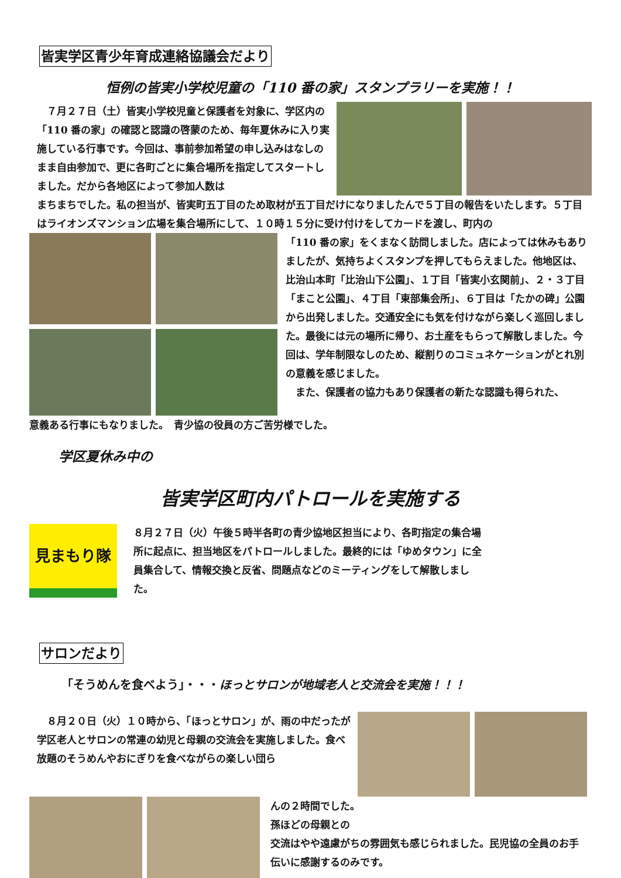皆実学区青少年育成連絡協議会だより
恒例の皆実小学校児童の「110 番の家」スタンプラリーを実施！！
　７月２７日（土）皆実小学校児童と保護者を対象に、学区内の「110 番の家」の確認と認識の啓蒙のため、毎年夏休みに入り実施している行事です。今回は、事前参加希望の申し込みはなしのまま自由参加で、更に各町ごとに集合場所を指定してスタートしました。だから各地区によって参加人数は
まちまちでした。私の担当が、皆実町五丁目のため取材が五丁目だけになりましたんで５丁目の報告をいたします。５丁目はライオンズマンション広場を集合場所にして、１０時１５分に受け付けをしてカードを渡し、町内の
「110 番の家」をくまなく訪問しました。店によっては休みもありましたが、気持ちよくスタンプを押してもらえました。他地区は、比治山本町「比治山下公園」、１丁目「皆実小玄関前」、２・３丁目「まこと公園」、４丁目「東部集会所」、６丁目は「たかの碑」公園から出発しました。交通安全にも気を付けながら楽しく巡回しました。最後には元の場所に帰り、お土産をもらって解散しました。今回は、学年制限なしのため、縦割りのコミュネケーションがとれ別の意義を感じました。
　また、保護者の協力もあり保護者の新たな認識も得られた、
意義ある行事にもなりました。　青少協の役員の方ご苦労様でした。
学区夏休み中の
皆実学区町内パトロールを実施する
見まもり隊
８月２７日（火）午後５時半各町の青少協地区担当により、各町指定の集合場所に起点に、担当地区をパトロールしました。最終的には「ゆめタウン」に全員集合して、情報交換と反省、問題点などのミーティングをして解散しました。
サロンだより
「そうめんを食べよう」・・・ほっとサロンが地域老人と交流会を実施！！！
　８月２０日（火）１０時から、「ほっとサロン」が、雨の中だったが学区老人とサロンの常連の幼児と母親の交流会を実施しました。食べ放題のそうめんやおにぎりを食べながらの楽しい団ら
んの２時間でした。
孫ほどの母親との
交流はやや遠慮がちの雰囲気も感じられました。民児協の全員のお手伝いに感謝するのみです。